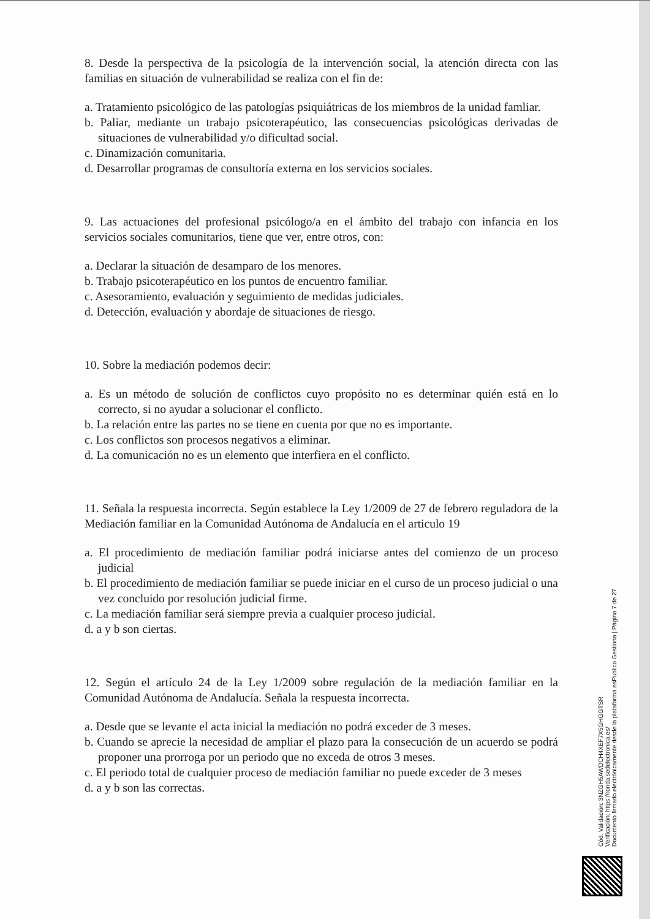8. Desde la perspectiva de la psicología de la intervención social, la atención directa con las familias en situación de vulnerabilidad se realiza con el fin de:
a. Tratamiento psicológico de las patologías psiquiátricas de los miembros de la unidad famliar.
b. Paliar, mediante un trabajo psicoterapéutico, las consecuencias psicológicas derivadas de situaciones de vulnerabilidad y/o dificultad social.
c. Dinamización comunitaria.
d. Desarrollar programas de consultoría externa en los servicios sociales.
9. Las actuaciones del profesional psicólogo/a en el ámbito del trabajo con infancia en los servicios sociales comunitarios, tiene que ver, entre otros, con:
a. Declarar la situación de desamparo de los menores.
b. Trabajo psicoterapéutico en los puntos de encuentro familiar.
c. Asesoramiento, evaluación y seguimiento de medidas judiciales.
d. Detección, evaluación y abordaje de situaciones de riesgo.
10. Sobre la mediación podemos decir:
a. Es un método de solución de conflictos cuyo propósito no es determinar quién está en lo correcto, si no ayudar a solucionar el conflicto.
b. La relación entre las partes no se tiene en cuenta por que no es importante.
c. Los conflictos son procesos negativos a eliminar.
d. La comunicación no es un elemento que interfiera en el conflicto.
11. Señala la respuesta incorrecta. Según establece la Ley 1/2009 de 27 de febrero reguladora de la Mediación familiar en la Comunidad Autónoma de Andalucía en el articulo 19
a. El procedimiento de mediación familiar podrá iniciarse antes del comienzo de un proceso judicial
b. El procedimiento de mediación familiar se puede iniciar en el curso de un proceso judicial o una vez concluido por resolución judicial firme.
c. La mediación familiar será siempre previa a cualquier proceso judicial.
d. a y b son ciertas.
12. Según el artículo 24 de la Ley 1/2009 sobre regulación de la mediación familiar en la Comunidad Autónoma de Andalucía. Señala la respuesta incorrecta.
a. Desde que se levante el acta inicial la mediación no podrá exceder de 3 meses.
b. Cuando se aprecie la necesidad de ampliar el plazo para la consecución de un acuerdo se podrá proponer una prorroga por un periodo que no exceda de otros 3 meses.
c. El periodo total de cualquier proceso de mediación familiar no puede exceder de 3 meses
d. a y b son las correctas.
Cód. Validación: 3NZGH5AWDCH4XEF7X5GHGGTSR
Verificación: https://ronda.sedelectronica.es/
Documento firmado electrónicamente desde la plataforma esPublico Gestiona | Página 7 de 27